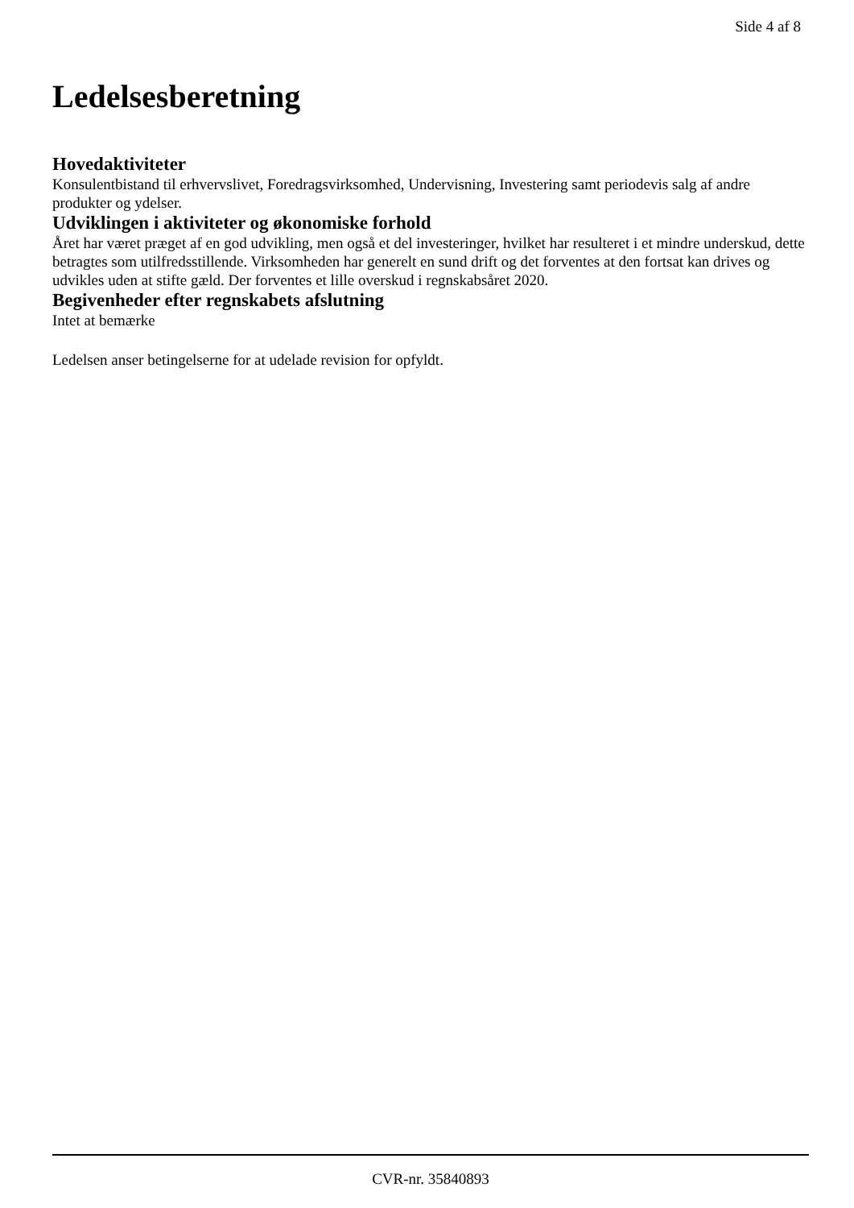Side 4 af 8
Ledelsesberetning
Hovedaktiviteter
Konsulentbistand til erhvervslivet, Foredragsvirksomhed, Undervisning, Investering samt periodevis salg af andre produkter og ydelser.
Udviklingen i aktiviteter og økonomiske forhold
Året har været præget af en god udvikling, men også et del investeringer, hvilket har resulteret i et mindre underskud, dette betragtes som utilfredsstillende. Virksomheden har generelt en sund drift og det forventes at den fortsat kan drives og udvikles uden at stifte gæld. Der forventes et lille overskud i regnskabsåret 2020.
Begivenheder efter regnskabets afslutning
Intet at bemærke
Ledelsen anser betingelserne for at udelade revision for opfyldt.
CVR-nr. 35840893